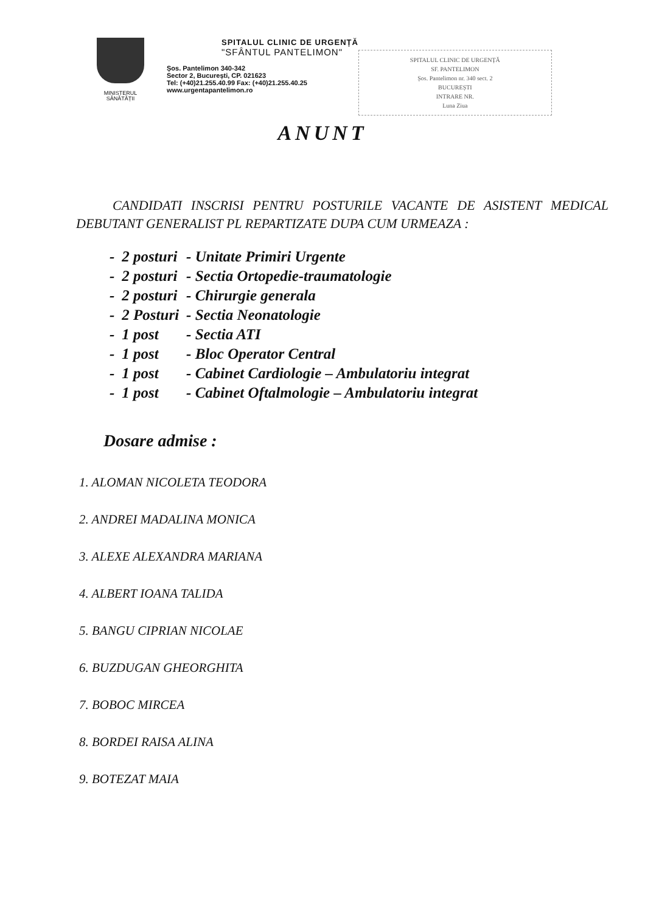MINISTERUL SĂNĂTĂȚII
SPITALUL CLINIC DE URGENȚĂ
"SFÂNTUL PANTELIMON"
Șos. Pantelimon 340-342
Sector 2, București, CP. 021623
Tel: (+40)21.255.40.99 Fax: (+40)21.255.40.25
www.urgentapantelimon.ro
SPITALUL CLINIC DE URGENȚĂ
SF. PANTELIMON
Șos. Pantelimon nr. 340 sect. 2
BUCUREȘTI
INTRARE NR.
Luna Ziua
ANUNT
CANDIDATI INSCRISI PENTRU POSTURILE VACANTE DE ASISTENT MEDICAL DEBUTANT GENERALIST PL REPARTIZATE DUPA CUM URMEAZA :
| - | 2 posturi | - Unitate Primiri Urgente |
| - | 2 posturi | - Sectia Ortopedie-traumatologie |
| - | 2 posturi | - Chirurgie generala |
| - | 2 Posturi | - Sectia Neonatologie |
| - | 1 post | - Sectia ATI |
| - | 1 post | - Bloc Operator Central |
| - | 1 post | - Cabinet Cardiologie – Ambulatoriu integrat |
| - | 1 post | - Cabinet Oftalmologie – Ambulatoriu integrat |
Dosare admise :
1. ALOMAN NICOLETA TEODORA
2. ANDREI MADALINA MONICA
3. ALEXE ALEXANDRA MARIANA
4. ALBERT IOANA TALIDA
5. BANGU CIPRIAN NICOLAE
6. BUZDUGAN GHEORGHITA
7. BOBOC MIRCEA
8. BORDEI RAISA ALINA
9. BOTEZAT MAIA